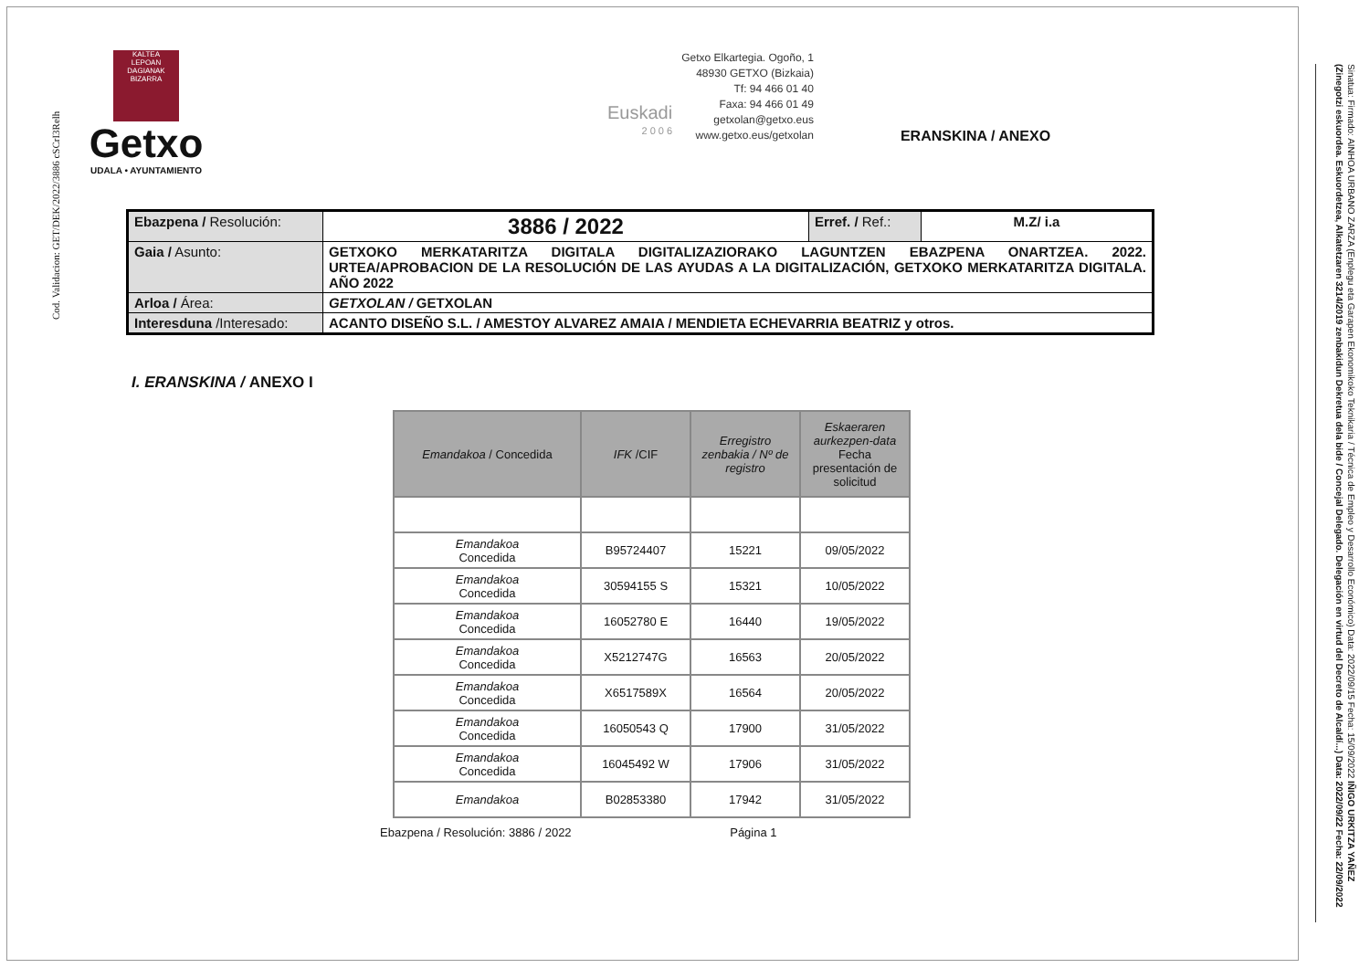Cod. Validacion: GET/DEK/2022/3886 cSCrI3Relh
KALTEA
LEPOAN DAGIANAK
BIZARRA
Getxo
UDALA • AYUNTAMIENTO
Euskadi
2 0 0 6
Getxo Elkartegia. Ogoño, 1
48930 GETXO (Bizkaia)
Tf: 94 466 01 40
Faxa: 94 466 01 49
getxolan@getxo.eus
www.getxo.eus/getxolan
ERANSKINA / ANEXO
| Ebazpena / Resolución: | 3886 / 2022 | Erref. / Ref.: | M.Z/ i.a |
| Gaia / Asunto: | GETXOKO MERKATARITZA DIGITALA DIGITALIZAZIORAKO LAGUNTZEN EBAZPENA ONARTZEA. 2022. URTEA/APROBACION DE LA RESOLUCIÓN DE LAS AYUDAS A LA DIGITALIZACIÓN, GETXOKO MERKATARITZA DIGITALA. AÑO 2022 | | |
| Arloa / Área: | GETXOLAN / GETXOLAN | | |
| Interesduna /Interesado: | ACANTO DISEÑO S.L. / AMESTOY ALVAREZ AMAIA / MENDIETA ECHEVARRIA BEATRIZ y otros. | | |
I. ERANSKINA / ANEXO I
| Emandakoa / Concedida | IFK /CIF | Erregistro zenbakia / Nº de registro | Eskaeraren aurkezpen-data Fecha presentación de solicitud |
| --- | --- | --- | --- |
| Emandakoa Concedida | B95724407 | 15221 | 09/05/2022 |
| Emandakoa Concedida | 30594155 S | 15321 | 10/05/2022 |
| Emandakoa Concedida | 16052780 E | 16440 | 19/05/2022 |
| Emandakoa Concedida | X5212747G | 16563 | 20/05/2022 |
| Emandakoa Concedida | X6517589X | 16564 | 20/05/2022 |
| Emandakoa Concedida | 16050543 Q | 17900 | 31/05/2022 |
| Emandakoa Concedida | 16045492 W | 17906 | 31/05/2022 |
| Emandakoa | B02853380 | 17942 | 31/05/2022 |
Ebazpena / Resolución: 3886 / 2022 Página 1
Sinatua: Firmado: AINHOA URBANO ZARZA (Enplegu eta Garapen Ekonomikoko Teknikaria / Técnica de Empleo y Desarrollo Económico) Data: 2022/09/15 Fecha: 15/09/2022 IÑIGO URKITZA YAÑEZ (Zinegotzi eskuordea. Eskuordetzea, Alkatetzaren 3214/2019 zenbakidun Dekretua dela bide / Concejal Delegado. Delegación en virtud del Decreto de Alcaldí...) Data: 2022/09/22 Fecha: 22/09/2022